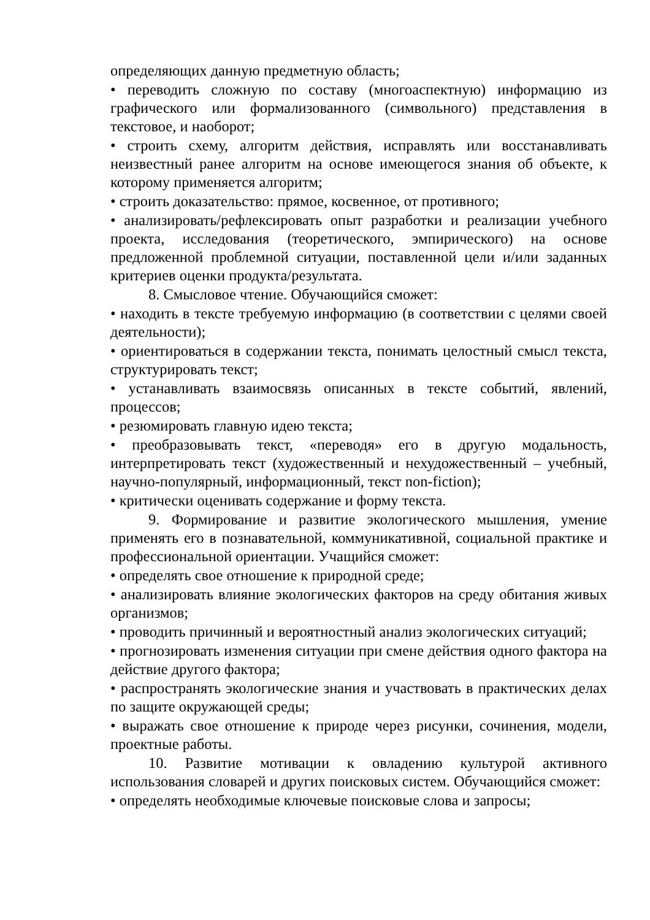определяющих данную предметную область;
• переводить сложную по составу (многоаспектную) информацию из графического или формализованного (символьного) представления в текстовое, и наоборот;
• строить схему, алгоритм действия, исправлять или восстанавливать неизвестный ранее алгоритм на основе имеющегося знания об объекте, к которому применяется алгоритм;
• строить доказательство: прямое, косвенное, от противного;
• анализировать/рефлексировать опыт разработки и реализации учебного проекта, исследования (теоретического, эмпирического) на основе предложенной проблемной ситуации, поставленной цели и/или заданных критериев оценки продукта/результата.
8. Смысловое чтение. Обучающийся сможет:
• находить в тексте требуемую информацию (в соответствии с целями своей деятельности);
• ориентироваться в содержании текста, понимать целостный смысл текста, структурировать текст;
• устанавливать взаимосвязь описанных в тексте событий, явлений, процессов;
• резюмировать главную идею текста;
• преобразовывать текст, «переводя» его в другую модальность, интерпретировать текст (художественный и нехудожественный – учебный, научно-популярный, информационный, текст non-fiction);
• критически оценивать содержание и форму текста.
9. Формирование и развитие экологического мышления, умение применять его в познавательной, коммуникативной, социальной практике и профессиональной ориентации. Учащийся сможет:
• определять свое отношение к природной среде;
• анализировать влияние экологических факторов на среду обитания живых организмов;
• проводить причинный и вероятностный анализ экологических ситуаций;
• прогнозировать изменения ситуации при смене действия одного фактора на действие другого фактора;
• распространять экологические знания и участвовать в практических делах по защите окружающей среды;
• выражать свое отношение к природе через рисунки, сочинения, модели, проектные работы.
10. Развитие мотивации к овладению культурой активного использования словарей и других поисковых систем. Обучающийся сможет:
• определять необходимые ключевые поисковые слова и запросы;